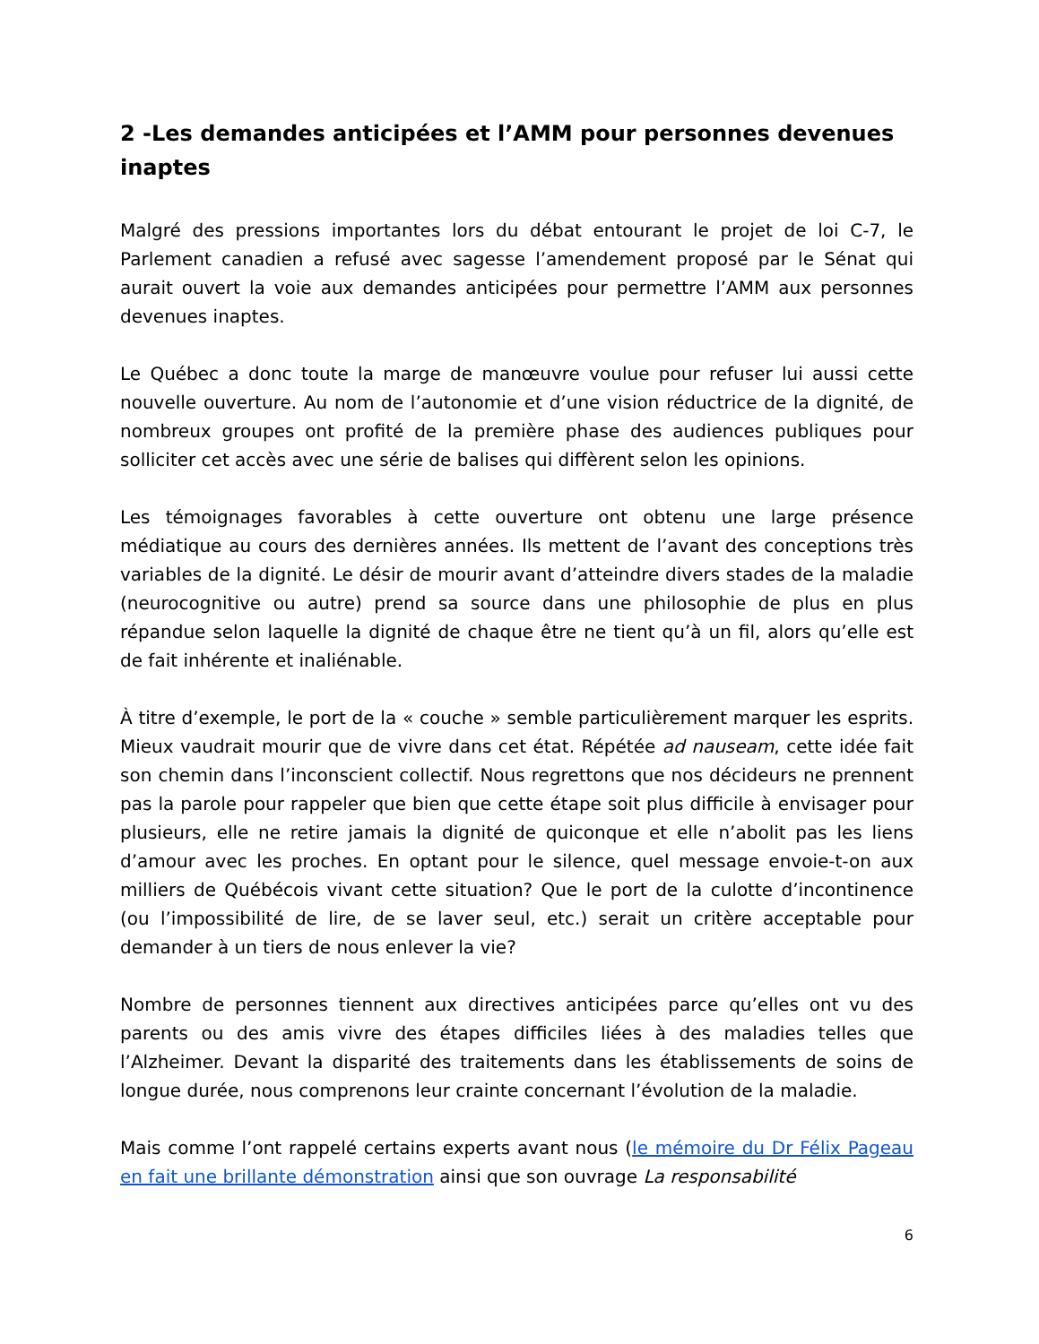2 -Les demandes anticipées et l’AMM pour personnes devenues inaptes
Malgré des pressions importantes lors du débat entourant le projet de loi C-7, le Parlement canadien a refusé avec sagesse l’amendement proposé par le Sénat qui aurait ouvert la voie aux demandes anticipées pour permettre l’AMM aux personnes devenues inaptes.
Le Québec a donc toute la marge de manœuvre voulue pour refuser lui aussi cette nouvelle ouverture. Au nom de l’autonomie et d’une vision réductrice de la dignité, de nombreux groupes ont profité de la première phase des audiences publiques pour solliciter cet accès avec une série de balises qui diffèrent selon les opinions.
Les témoignages favorables à cette ouverture ont obtenu une large présence médiatique au cours des dernières années. Ils mettent de l’avant des conceptions très variables de la dignité. Le désir de mourir avant d’atteindre divers stades de la maladie (neurocognitive ou autre) prend sa source dans une philosophie de plus en plus répandue selon laquelle la dignité de chaque être ne tient qu’à un fil, alors qu’elle est de fait inhérente et inaliénable.
À titre d’exemple, le port de la « couche » semble particulièrement marquer les esprits. Mieux vaudrait mourir que de vivre dans cet état. Répétée ad nauseam, cette idée fait son chemin dans l’inconscient collectif. Nous regrettons que nos décideurs ne prennent pas la parole pour rappeler que bien que cette étape soit plus difficile à envisager pour plusieurs, elle ne retire jamais la dignité de quiconque et elle n’abolit pas les liens d’amour avec les proches. En optant pour le silence, quel message envoie-t-on aux milliers de Québécois vivant cette situation? Que le port de la culotte d’incontinence (ou l’impossibilité de lire, de se laver seul, etc.) serait un critère acceptable pour demander à un tiers de nous enlever la vie?
Nombre de personnes tiennent aux directives anticipées parce qu’elles ont vu des parents ou des amis vivre des étapes difficiles liées à des maladies telles que l’Alzheimer. Devant la disparité des traitements dans les établissements de soins de longue durée, nous comprenons leur crainte concernant l’évolution de la maladie.
Mais comme l’ont rappelé certains experts avant nous (le mémoire du Dr Félix Pageau en fait une brillante démonstration ainsi que son ouvrage La responsabilité
6